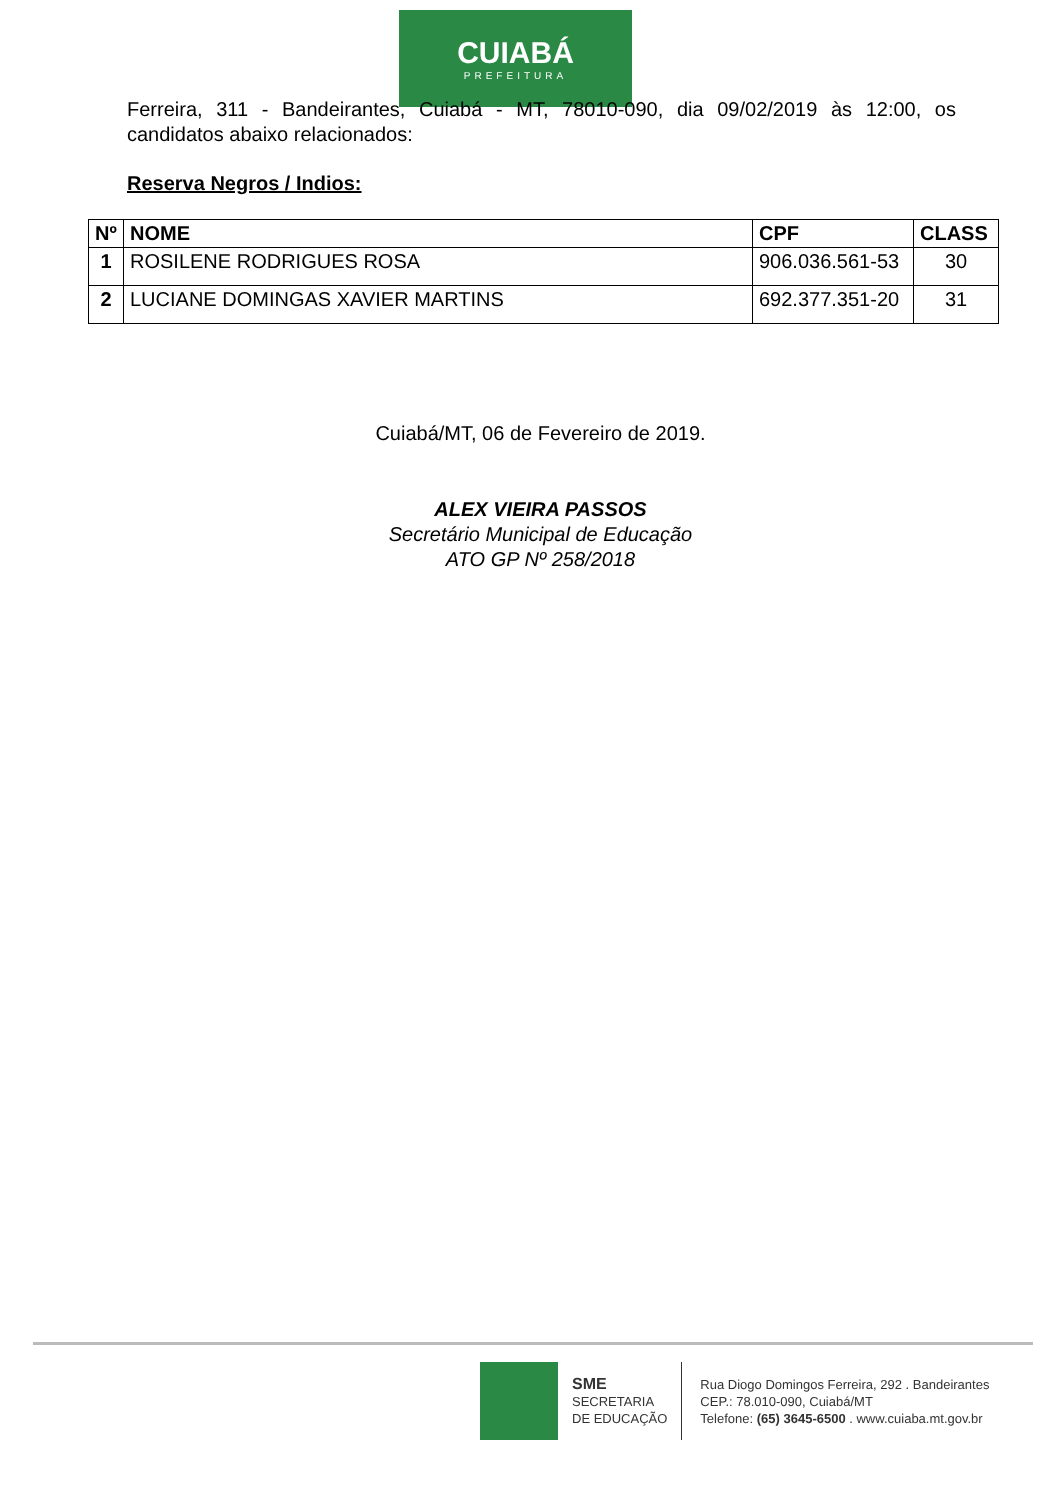CUIABÁ
PREFEITURA
Ferreira, 311 - Bandeirantes, Cuiabá - MT, 78010-090, dia 09/02/2019 às 12:00, os candidatos abaixo relacionados:
Reserva Negros / Indios:
| Nº | NOME | CPF | CLASS |
| --- | --- | --- | --- |
| 1 | ROSILENE RODRIGUES ROSA | 906.036.561-53 | 30 |
| 2 | LUCIANE DOMINGAS XAVIER MARTINS | 692.377.351-20 | 31 |
Cuiabá/MT, 06 de Fevereiro de 2019.
ALEX VIEIRA PASSOS
Secretário Municipal de Educação
ATO GP Nº 258/2018
SME
SECRETARIA
DE EDUCAÇÃO
Rua Diogo Domingos Ferreira, 292 . Bandeirantes
CEP.: 78.010-090, Cuiabá/MT
Telefone: (65) 3645-6500 . www.cuiaba.mt.gov.br